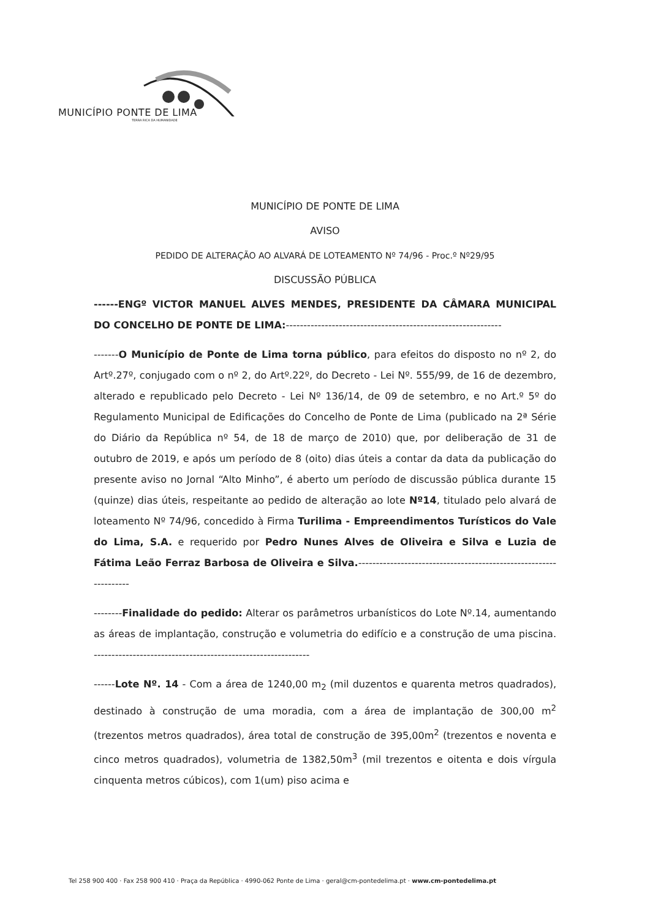MUNICÍPIO PONTE DE LIMA
TERRA RICA DA HUMANIDADE
MUNICÍPIO DE PONTE DE LIMA
AVISO
PEDIDO DE ALTERAÇÃO AO ALVARÁ DE LOTEAMENTO Nº 74/96 - Proc.º Nº29/95
DISCUSSÃO PÚBLICA
------ENGº VICTOR MANUEL ALVES MENDES, PRESIDENTE DA CÂMARA MUNICIPAL DO CONCELHO DE PONTE DE LIMA:-------------------------------------------------------------
-------O Município de Ponte de Lima torna público, para efeitos do disposto no nº 2, do Artº.27º, conjugado com o nº 2, do Artº.22º, do Decreto - Lei Nº. 555/99, de 16 de dezembro, alterado e republicado pelo Decreto - Lei Nº 136/14, de 09 de setembro, e no Art.º 5º do Regulamento Municipal de Edificações do Concelho de Ponte de Lima (publicado na 2ª Série do Diário da República nº 54, de 18 de março de 2010) que, por deliberação de 31 de outubro de 2019, e após um período de 8 (oito) dias úteis a contar da data da publicação do presente aviso no Jornal “Alto Minho”, é aberto um período de discussão pública durante 15 (quinze) dias úteis, respeitante ao pedido de alteração ao lote Nº14, titulado pelo alvará de loteamento Nº 74/96, concedido à Firma Turilima - Empreendimentos Turísticos do Vale do Lima, S.A. e requerido por Pedro Nunes Alves de Oliveira e Silva e Luzia de Fátima Leão Ferraz Barbosa de Oliveira e Silva.------------------------------------------------------------------
--------Finalidade do pedido: Alterar os parâmetros urbanísticos do Lote Nº.14, aumentando as áreas de implantação, construção e volumetria do edifício e a construção de uma piscina. -------------------------------------------------------------
------Lote Nº. 14 - Com a área de 1240,00 m<sub>2</sub> (mil duzentos e quarenta metros quadrados), destinado à construção de uma moradia, com a área de implantação de 300,00 m<sup>2</sup> (trezentos metros quadrados), área total de construção de 395,00m<sup>2</sup> (trezentos e noventa e cinco metros quadrados), volumetria de 1382,50m<sup>3</sup> (mil trezentos e oitenta e dois vírgula cinquenta metros cúbicos), com 1(um) piso acima e
Tel 258 900 400 · Fax 258 900 410 · Praça da República · 4990-062 Ponte de Lima · geral@cm-pontedelima.pt · www.cm-pontedelima.pt